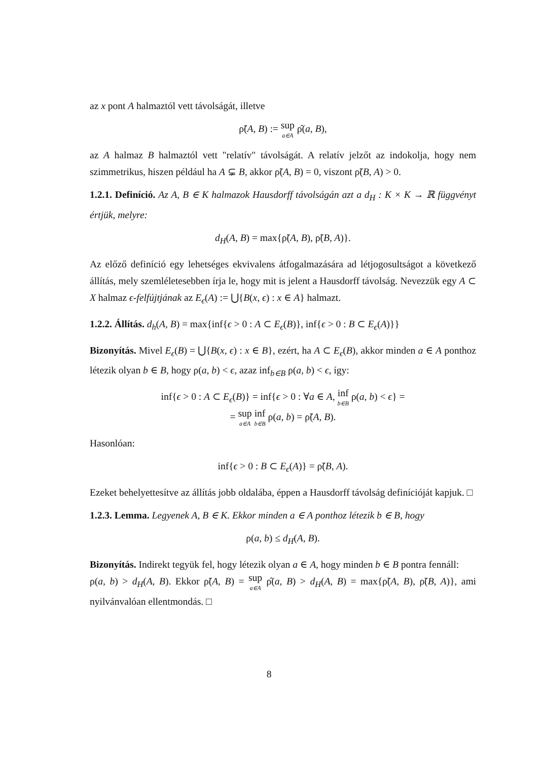az x pont A halmaztól vett távolságát, illetve
ρ̃(A, B) := sup a∈A ρ̂(a, B),
az A halmaz B halmaztól vett "relatív" távolságát. A relatív jelzőt az indokolja, hogy nem szimmetrikus, hiszen például ha A ⊊ B, akkor ρ̃(A, B) = 0, viszont ρ̃(B, A) > 0.
1.2.1. Definíció. Az A, B ∈ K halmazok Hausdorff távolságán azt a d<sub>H</sub> : K × K → ℝ függvényt értjük, melyre:
d<sub>H</sub>(A, B) = max{ρ̃(A, B), ρ̃(B, A)}.
Az előző definíció egy lehetséges ekvivalens átfogalmazására ad létjogosultságot a következő állítás, mely szemléletesebben írja le, hogy mit is jelent a Hausdorff távolság. Nevezzük egy A ⊂ X halmaz ϵ-felfújtjának az E<sub>ϵ</sub>(A) := ⋃{B(x, ϵ) : x ∈ A} halmazt.
1.2.2. Állítás. d<sub>h</sub>(A, B) = max{inf{ϵ > 0 : A ⊂ E<sub>ϵ</sub>(B)}, inf{ϵ > 0 : B ⊂ E<sub>ϵ</sub>(A)}}
Bizonyítás. Mivel E<sub>ϵ</sub>(B) = ⋃{B(x, ϵ) : x ∈ B}, ezért, ha A ⊂ E<sub>ϵ</sub>(B), akkor minden a ∈ A ponthoz létezik olyan b ∈ B, hogy ρ(a, b) < ϵ, azaz inf<sub>b∈B</sub> ρ(a, b) < ϵ, így:
inf{ϵ > 0 : A ⊂ E<sub>ϵ</sub>(B)} = inf{ϵ > 0 : ∀a ∈ A, inf b∈B ρ(a, b) < ϵ} =
= sup a∈A inf b∈B ρ(a, b) = ρ̃(A, B).
Hasonlóan:
inf{ϵ > 0 : B ⊂ E<sub>ϵ</sub>(A)} = ρ̃(B, A).
Ezeket behelyettesítve az állítás jobb oldalába, éppen a Hausdorff távolság definícióját kapjuk. □
1.2.3. Lemma. Legyenek A, B ∈ K. Ekkor minden a ∈ A ponthoz létezik b ∈ B, hogy
ρ(a, b) ≤ d<sub>H</sub>(A, B).
Bizonyítás. Indirekt tegyük fel, hogy létezik olyan a ∈ A, hogy minden b ∈ B pontra fennáll:
ρ(a, b) > d<sub>H</sub>(A, B). Ekkor ρ̃(A, B) = sup a∈A ρ̂(a, B) > d<sub>H</sub>(A, B) = max{ρ̃(A, B), ρ̃(B, A)}, ami nyilvánvalóan ellentmondás. □
8